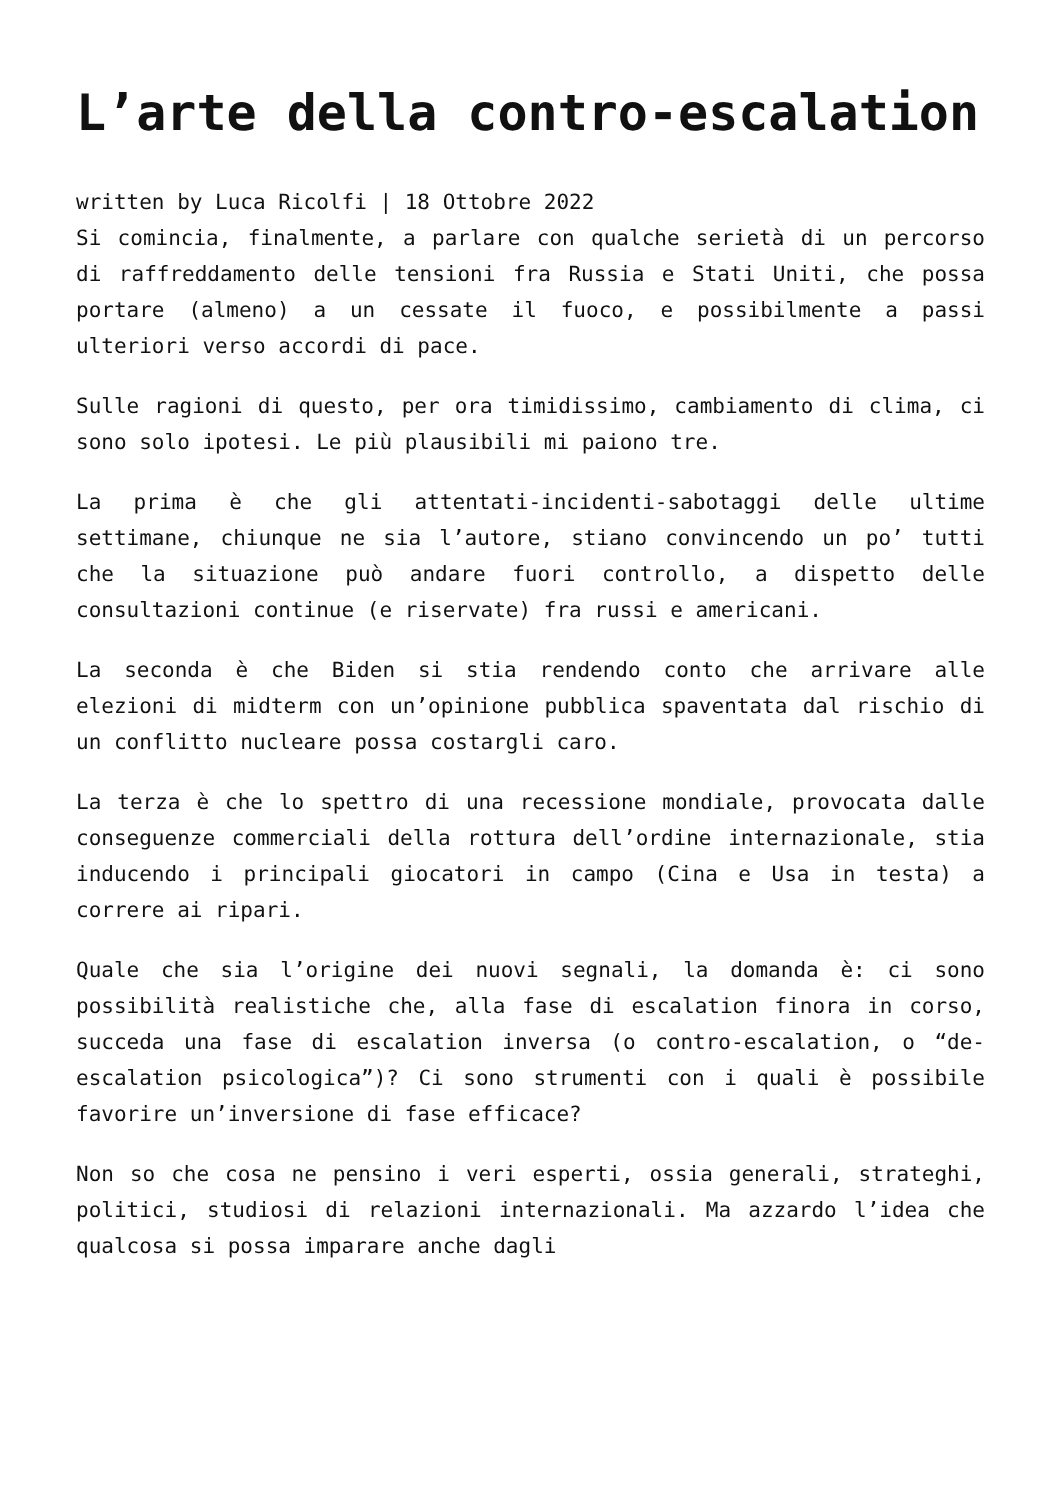L’arte della contro-escalation
written by Luca Ricolfi | 18 Ottobre 2022
Si comincia, finalmente, a parlare con qualche serietà di un percorso di raffreddamento delle tensioni fra Russia e Stati Uniti, che possa portare (almeno) a un cessate il fuoco, e possibilmente a passi ulteriori verso accordi di pace.
Sulle ragioni di questo, per ora timidissimo, cambiamento di clima, ci sono solo ipotesi. Le più plausibili mi paiono tre.
La prima è che gli attentati-incidenti-sabotaggi delle ultime settimane, chiunque ne sia l’autore, stiano convincendo un po’ tutti che la situazione può andare fuori controllo, a dispetto delle consultazioni continue (e riservate) fra russi e americani.
La seconda è che Biden si stia rendendo conto che arrivare alle elezioni di midterm con un’opinione pubblica spaventata dal rischio di un conflitto nucleare possa costargli caro.
La terza è che lo spettro di una recessione mondiale, provocata dalle conseguenze commerciali della rottura dell’ordine internazionale, stia inducendo i principali giocatori in campo (Cina e Usa in testa) a correre ai ripari.
Quale che sia l’origine dei nuovi segnali, la domanda è: ci sono possibilità realistiche che, alla fase di escalation finora in corso, succeda una fase di escalation inversa (o contro-escalation, o “de-escalation psicologica”)? Ci sono strumenti con i quali è possibile favorire un’inversione di fase efficace?
Non so che cosa ne pensino i veri esperti, ossia generali, strateghi, politici, studiosi di relazioni internazionali. Ma azzardo l’idea che qualcosa si possa imparare anche dagli